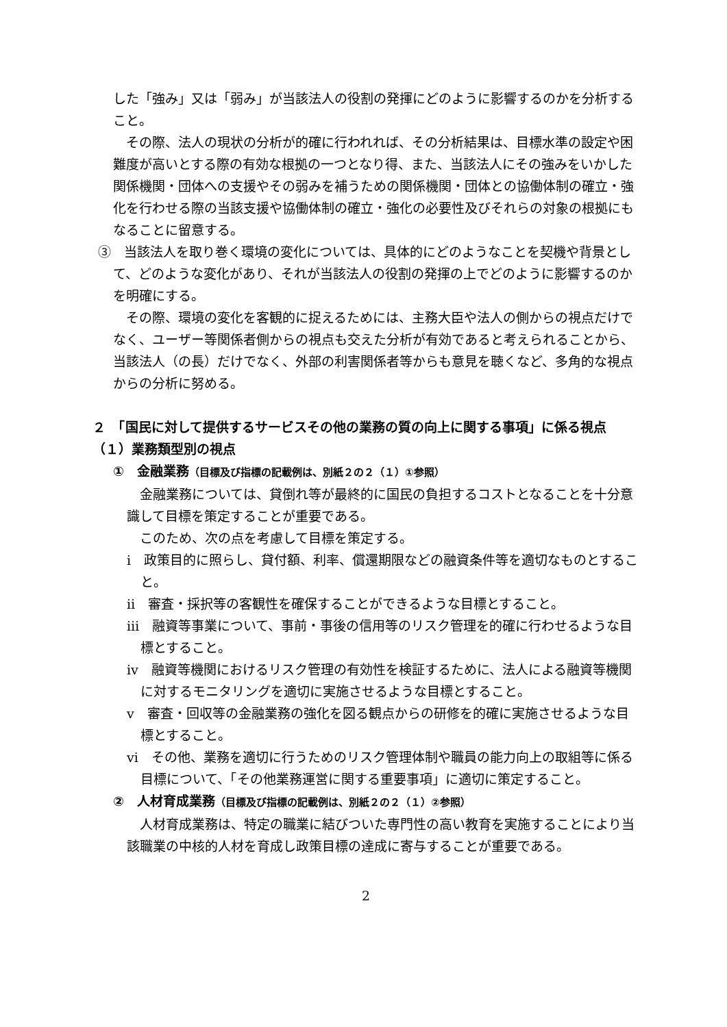した「強み」又は「弱み」が当該法人の役割の発揮にどのように影響するのかを分析すること。
その際、法人の現状の分析が的確に行われれば、その分析結果は、目標水準の設定や困難度が高いとする際の有効な根拠の一つとなり得、また、当該法人にその強みをいかした関係機関・団体への支援やその弱みを補うための関係機関・団体との協働体制の確立・強化を行わせる際の当該支援や協働体制の確立・強化の必要性及びそれらの対象の根拠にもなることに留意する。
③　当該法人を取り巻く環境の変化については、具体的にどのようなことを契機や背景として、どのような変化があり、それが当該法人の役割の発揮の上でどのように影響するのかを明確にする。
その際、環境の変化を客観的に捉えるためには、主務大臣や法人の側からの視点だけでなく、ユーザー等関係者側からの視点も交えた分析が有効であると考えられることから、当該法人（の長）だけでなく、外部の利害関係者等からも意見を聴くなど、多角的な視点からの分析に努める。
２　「国民に対して提供するサービスその他の業務の質の向上に関する事項」に係る視点
（１）業務類型別の視点
①　金融業務（目標及び指標の記載例は、別紙２の２（１）①参照）
金融業務については、貸倒れ等が最終的に国民の負担するコストとなることを十分意識して目標を策定することが重要である。
このため、次の点を考慮して目標を策定する。
ⅰ　政策目的に照らし、貸付額、利率、償還期限などの融資条件等を適切なものとすること。
ⅱ　審査・採択等の客観性を確保することができるような目標とすること。
ⅲ　融資等事業について、事前・事後の信用等のリスク管理を的確に行わせるような目標とすること。
ⅳ　融資等機関におけるリスク管理の有効性を検証するために、法人による融資等機関に対するモニタリングを適切に実施させるような目標とすること。
ⅴ　審査・回収等の金融業務の強化を図る観点からの研修を的確に実施させるような目標とすること。
ⅵ　その他、業務を適切に行うためのリスク管理体制や職員の能力向上の取組等に係る目標について、「その他業務運営に関する重要事項」に適切に策定すること。
②　人材育成業務（目標及び指標の記載例は、別紙２の２（１）②参照）
人材育成業務は、特定の職業に結びついた専門性の高い教育を実施することにより当該職業の中核的人材を育成し政策目標の達成に寄与することが重要である。
2